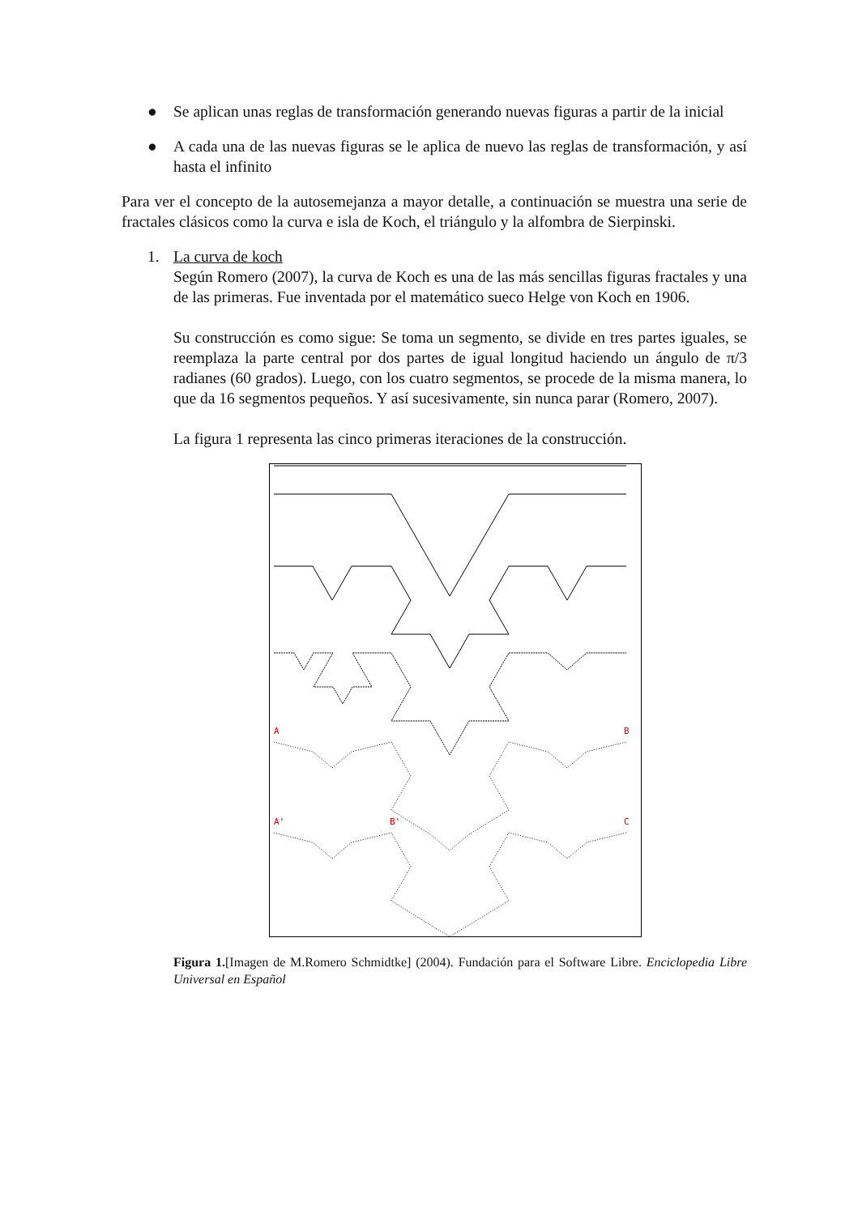● Se aplican unas reglas de transformación generando nuevas figuras a partir de la inicial
● A cada una de las nuevas figuras se le aplica de nuevo las reglas de transformación, y así hasta el infinito
Para ver el concepto de la autosemejanza a mayor detalle, a continuación se muestra una serie de fractales clásicos como la curva e isla de Koch, el triángulo y la alfombra de Sierpinski.
1. La curva de koch
Según Romero (2007), la curva de Koch es una de las más sencillas figuras fractales y una de las primeras. Fue inventada por el matemático sueco Helge von Koch en 1906.
Su construcción es como sigue: Se toma un segmento, se divide en tres partes iguales, se reemplaza la parte central por dos partes de igual longitud haciendo un ángulo de π/3 radianes (60 grados). Luego, con los cuatro segmentos, se procede de la misma manera, lo que da 16 segmentos pequeños. Y así sucesivamente, sin nunca parar (Romero, 2007).
La figura 1 representa las cinco primeras iteraciones de la construcción.
A
B
A'
B'
C
Figura 1.[Imagen de M.Romero Schmidtke] (2004). Fundación para el Software Libre. Enciclopedia Libre Universal en Español